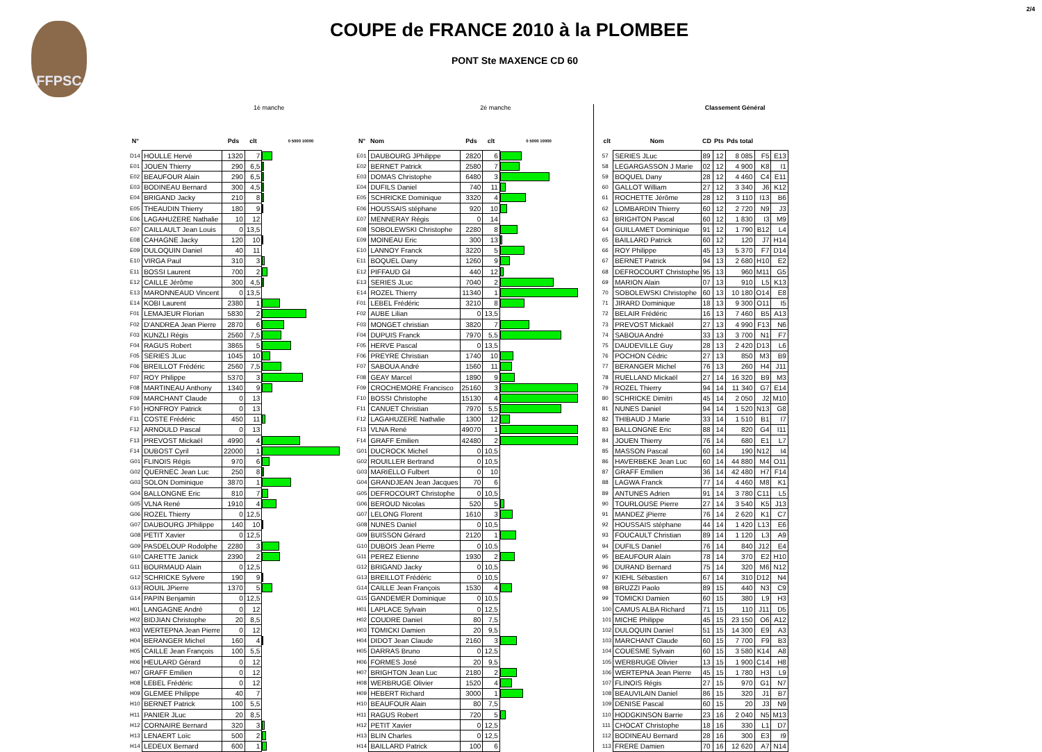2/4
FFPSC
COUPE de FRANCE 2010 à la PLOMBEE
PONT Ste MAXENCE CD 60
1è manche
| N° | | Pds | clt | 0 5000 10000 |
| --- | --- | --- | --- | --- |
| D14 | HOULLE Hervé | 1320 | 7 | |
| E01 | JOUEN Thierry | 290 | 6,5 | |
| E02 | BEAUFOUR Alain | 290 | 6,5 | |
| E03 | BODINEAU Bernard | 300 | 4,5 | |
| E04 | BRIGAND Jacky | 210 | 8 | |
| E05 | THEAUDIN Thierry | 180 | 9 | |
| E06 | LAGAHUZERE Nathalie | 10 | 12 | |
| E07 | CAILLAULT Jean Louis | 0 | 13,5 | |
| E08 | CAHAGNE Jacky | 120 | 10 | |
| E09 | DULOQUIN Daniel | 40 | 11 | |
| E10 | VIRGA Paul | 310 | 3 | |
| E11 | BOSSI Laurent | 700 | 2 | |
| E12 | CAILLE Jérôme | 300 | 4,5 | |
| E13 | MARONNEAUD Vincent | 0 | 13,5 | |
| E14 | KOBI Laurent | 2380 | 1 | |
| F01 | LEMAJEUR Florian | 5830 | 2 | |
| F02 | D'ANDREA Jean Pierre | 2870 | 6 | |
| F03 | KUNZLI Régis | 2560 | 7,5 | |
| F04 | RAGUS Robert | 3865 | 5 | |
| F05 | SERIES JLuc | 1045 | 10 | |
| F06 | BREILLOT Frédéric | 2560 | 7,5 | |
| F07 | ROY Philippe | 5370 | 3 | |
| F08 | MARTINEAU Anthony | 1340 | 9 | |
| F09 | MARCHANT Claude | 0 | 13 | |
| F10 | HONFROY Patrick | 0 | 13 | |
| F11 | COSTE Frédéric | 450 | 11 | |
| F12 | ARNOULD Pascal | 0 | 13 | |
| F13 | PREVOST Mickaël | 4990 | 4 | |
| F14 | DUBOST Cyril | 22000 | 1 | |
| G01 | FLINOIS Régis | 970 | 6 | |
| G02 | QUERNEC Jean Luc | 250 | 8 | |
| G03 | SOLON Dominique | 3870 | 1 | |
| G04 | BALLONGNE Eric | 810 | 7 | |
| G05 | VLNA René | 1910 | 4 | |
| G06 | ROZEL Thierry | 0 | 12,5 | |
| G07 | DAUBOURG JPhilippe | 140 | 10 | |
| G08 | PETIT Xavier | 0 | 12,5 | |
| G09 | PASDELOUP Rodolphe | 2280 | 3 | |
| G10 | CARETTE Janick | 2390 | 2 | |
| G11 | BOURMAUD Alain | 0 | 12,5 | |
| G12 | SCHRICKE Sylvere | 190 | 9 | |
| G13 | ROUIL JPierre | 1370 | 5 | |
| G14 | PAPIN Benjamin | 0 | 12,5 | |
| H01 | LANGAGNE André | 0 | 12 | |
| H02 | BIDJIAN Christophe | 20 | 8,5 | |
| H03 | WERTEPNA Jean Pierre | 0 | 12 | |
| H04 | BERANGER Michel | 160 | 4 | |
| H05 | CAILLE Jean François | 100 | 5,5 | |
| H06 | HEULARD Gérard | 0 | 12 | |
| H07 | GRAFF Emilien | 0 | 12 | |
| H08 | LEBEL Frédéric | 0 | 12 | |
| H09 | GLEMEE Philippe | 40 | 7 | |
| H10 | BERNET Patrick | 100 | 5,5 | |
| H11 | PANIER JLuc | 20 | 8,5 | |
| H12 | CORNAIRE Bernard | 320 | 3 | |
| H13 | LENAERT Loïc | 500 | 2 | |
| H14 | LEDEUX Bernard | 600 | 1 | |
2è manche
| N° | Nom | Pds | clt | 0 5000 10000 |
| --- | --- | --- | --- | --- |
| E01 | DAUBOURG JPhilippe | 2820 | 6 | |
| E02 | BERNET Patrick | 2580 | 7 | |
| E03 | DOMAS Christophe | 6480 | 3 | |
| E04 | DUFILS Daniel | 740 | 11 | |
| E05 | SCHRICKE Dominique | 3320 | 4 | |
| E06 | HOUSSAIS stéphane | 920 | 10 | |
| E07 | MENNERAY Régis | 0 | 14 | |
| E08 | SOBOLEWSKI Christophe | 2280 | 8 | |
| E09 | MOINEAU Eric | 300 | 13 | |
| E10 | LANNOY Franck | 3220 | 5 | |
| E11 | BOQUEL Dany | 1260 | 9 | |
| E12 | PIFFAUD Gil | 440 | 12 | |
| E13 | SERIES JLuc | 7040 | 2 | |
| E14 | ROZEL Thierry | 11340 | 1 | |
| F01 | LEBEL Frédéric | 3210 | 8 | |
| F02 | AUBE Lilian | 0 | 13,5 | |
| F03 | MONGET christian | 3820 | 7 | |
| F04 | DUPUIS Franck | 7970 | 5,5 | |
| F05 | HERVE Pascal | 0 | 13,5 | |
| F06 | PREYRE Christian | 1740 | 10 | |
| F07 | SABOUA André | 1560 | 11 | |
| F08 | GEAY Marcel | 1890 | 9 | |
| F09 | CROCHEMORE Francisco | 25160 | 3 | |
| F10 | BOSSI Christophe | 15130 | 4 | |
| F11 | CANUET Christian | 7970 | 5,5 | |
| F12 | LAGAHUZERE Nathalie | 1300 | 12 | |
| F13 | VLNA René | 49070 | 1 | |
| F14 | GRAFF Emilien | 42480 | 2 | |
| G01 | DUCROCK Michel | 0 | 10,5 | |
| G02 | ROUILLER Bertrand | 0 | 10,5 | |
| G03 | MARIELLO Fulbert | 0 | 10 | |
| G04 | GRANDJEAN Jean Jacques | 70 | 6 | |
| G05 | DEFROCOURT Christophe | 0 | 10,5 | |
| G06 | BEROUD Nicolas | 520 | 5 | |
| G07 | LELONG Florent | 1610 | 3 | |
| G08 | NUNES Daniel | 0 | 10,5 | |
| G09 | BUISSON Gérard | 2120 | 1 | |
| G10 | DUBOIS Jean Pierre | 0 | 10,5 | |
| G11 | PEREZ Etienne | 1930 | 2 | |
| G12 | BRIGAND Jacky | 0 | 10,5 | |
| G13 | BREILLOT Frédéric | 0 | 10,5 | |
| G14 | CAILLE Jean François | 1530 | 4 | |
| G15 | GANDEMER Dominique | 0 | 10,5 | |
| H01 | LAPLACE Sylvain | 0 | 12,5 | |
| H02 | COUDRE Daniel | 80 | 7,5 | |
| H03 | TOMICKI Damien | 20 | 9,5 | |
| H04 | DIDOT Jean Claude | 2160 | 3 | |
| H05 | DARRAS Bruno | 0 | 12,5 | |
| H06 | FORMES José | 20 | 9,5 | |
| H07 | BRIGHTON Jean Luc | 2180 | 2 | |
| H08 | WERBRUGE Olivier | 1520 | 4 | |
| H09 | HEBERT Richard | 3000 | 1 | |
| H10 | BEAUFOUR Alain | 80 | 7,5 | |
| H11 | RAGUS Robert | 720 | 5 | |
| H12 | PETIT Xavier | 0 | 12,5 | |
| H13 | BLIN Charles | 0 | 12,5 | |
| H14 | BAILLARD Patrick | 100 | 6 | |
Classement Général
| clt | Nom | CD | Pts | Pds total | | |
| --- | --- | --- | --- | --- | --- | --- |
| 57 | SERIES JLuc | 89 | 12 | 8 085 | F5 | E13 |
| 58 | LEGARGASSON J Marie | 02 | 12 | 4 900 | K8 | I1 |
| 59 | BOQUEL Dany | 28 | 12 | 4 460 | C4 | E11 |
| 60 | GALLOT William | 27 | 12 | 3 340 | J6 | K12 |
| 61 | ROCHETTE Jérôme | 28 | 12 | 3 110 | I13 | B6 |
| 62 | LOMBARDIN Thierry | 60 | 12 | 2 720 | N9 | J3 |
| 63 | BRIGHTON Pascal | 60 | 12 | 1 830 | I3 | M9 |
| 64 | GUILLAMET Dominique | 91 | 12 | 1 790 | B12 | L4 |
| 65 | BAILLARD Patrick | 60 | 12 | 120 | J7 | H14 |
| 66 | ROY Philippe | 45 | 13 | 5 370 | F7 | D14 |
| 67 | BERNET Patrick | 94 | 13 | 2 680 | H10 | E2 |
| 68 | DEFROCOURT Christophe | 95 | 13 | 960 | M11 | G5 |
| 69 | MARION Alain | 07 | 13 | 910 | L5 | K13 |
| 70 | SOBOLEWSKI Christophe | 60 | 13 | 10 180 | O14 | E8 |
| 71 | JIRARD Dominique | 18 | 13 | 9 300 | O11 | I5 |
| 72 | BELAIR Frédéric | 16 | 13 | 7 460 | B5 | A13 |
| 73 | PREVOST Mickaël | 27 | 13 | 4 990 | F13 | N6 |
| 74 | SABOUA André | 33 | 13 | 3 700 | N1 | F7 |
| 75 | DAUDEVILLE Guy | 28 | 13 | 2 420 | D13 | L6 |
| 76 | POCHON Cédric | 27 | 13 | 850 | M3 | B9 |
| 77 | BERANGER Michel | 76 | 13 | 260 | H4 | J11 |
| 78 | RUELLAND Mickaël | 27 | 14 | 16 320 | B9 | M3 |
| 79 | ROZEL Thierry | 94 | 14 | 11 340 | G7 | E14 |
| 80 | SCHRICKE Dimitri | 45 | 14 | 2 050 | J2 | M10 |
| 81 | NUNES Daniel | 94 | 14 | 1 520 | N13 | G8 |
| 82 | THIBAUD J Marie | 33 | 14 | 1 510 | B1 | I7 |
| 83 | BALLONGNE Eric | 88 | 14 | 820 | G4 | I11 |
| 84 | JOUEN Thierry | 76 | 14 | 680 | E1 | L7 |
| 85 | MASSON Pascal | 60 | 14 | 190 | N12 | I4 |
| 86 | HAVERBEKE Jean Luc | 60 | 14 | 44 880 | M4 | O11 |
| 87 | GRAFF Emilien | 36 | 14 | 42 480 | H7 | F14 |
| 88 | LAGWA Franck | 77 | 14 | 4 460 | M8 | K1 |
| 89 | ANTUNES Adrien | 91 | 14 | 3 780 | C11 | L5 |
| 90 | TOURLOUSE Pierre | 27 | 14 | 3 540 | K5 | J13 |
| 91 | MANDEZ jPierre | 76 | 14 | 2 620 | K1 | C7 |
| 92 | HOUSSAIS stéphane | 44 | 14 | 1 420 | L13 | E6 |
| 93 | FOUCAULT Christian | 89 | 14 | 1 120 | L3 | A9 |
| 94 | DUFILS Daniel | 76 | 14 | 840 | J12 | E4 |
| 95 | BEAUFOUR Alain | 78 | 14 | 370 | E2 | H10 |
| 96 | DURAND Bernard | 75 | 14 | 320 | M6 | N12 |
| 97 | KIEHL Sébastien | 67 | 14 | 310 | D12 | N4 |
| 98 | BRUZZI Paolo | 89 | 15 | 440 | N3 | C9 |
| 99 | TOMICKI Damien | 60 | 15 | 380 | L9 | H3 |
| 100 | CAMUS ALBA Richard | 71 | 15 | 110 | J11 | D5 |
| 101 | MICHE Philippe | 45 | 15 | 23 150 | O6 | A12 |
| 102 | DULOQUIN Daniel | 51 | 15 | 14 300 | E9 | A3 |
| 103 | MARCHANT Claude | 60 | 15 | 7 700 | F9 | B3 |
| 104 | COUESME Sylvain | 60 | 15 | 3 580 | K14 | A8 |
| 105 | WERBRUGE Olivier | 13 | 15 | 1 900 | C14 | H8 |
| 106 | WERTEPNA Jean Pierre | 45 | 15 | 1 780 | H3 | L9 |
| 107 | FLINOIS Régis | 27 | 15 | 970 | G1 | N7 |
| 108 | BEAUVILAIN Daniel | 86 | 15 | 320 | J1 | B7 |
| 109 | DENISE Pascal | 60 | 15 | 20 | J3 | N9 |
| 110 | HODGKINSON Barrie | 23 | 16 | 2 040 | N5 | M13 |
| 111 | CHOCAT Christophe | 18 | 16 | 330 | L1 | D7 |
| 112 | BODINEAU Bernard | 28 | 16 | 300 | E3 | I9 |
| 113 | FRERE Damien | 70 | 16 | 12 620 | A7 | N14 |